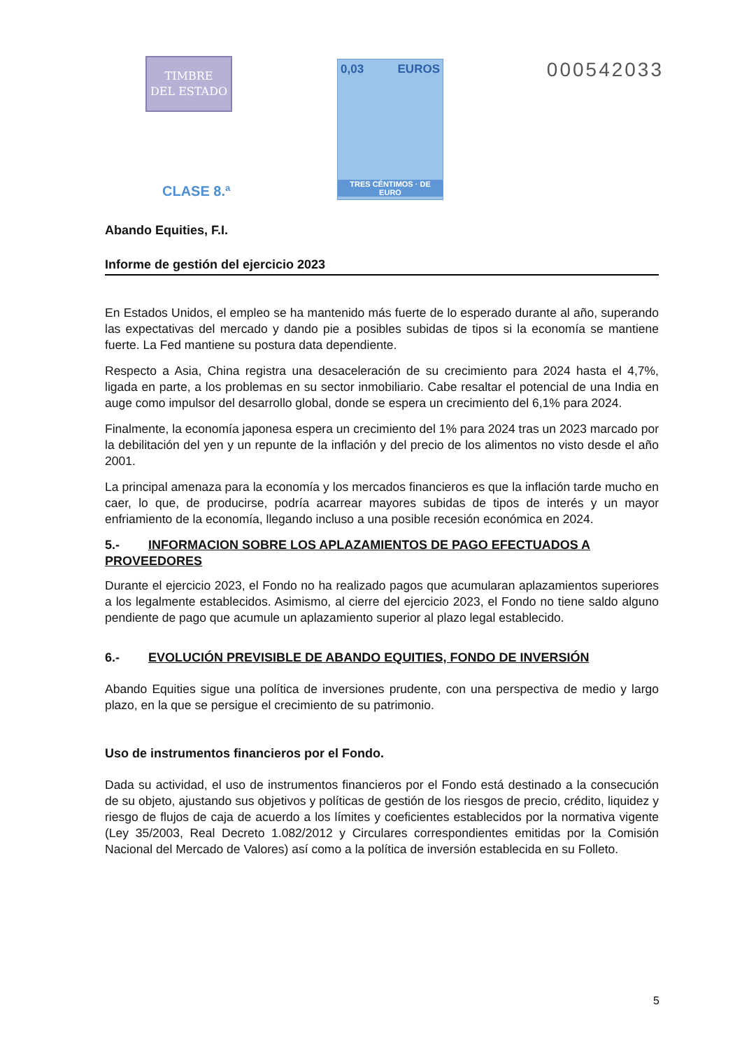TIMBRE
DEL ESTADO
CLASE 8.ª
0,03 EUROS
TRES CÉNTIMOS · DE EURO
000542033
Abando Equities, F.I.
Informe de gestión del ejercicio 2023
En Estados Unidos, el empleo se ha mantenido más fuerte de lo esperado durante al año, superando las expectativas del mercado y dando pie a posibles subidas de tipos si la economía se mantiene fuerte. La Fed mantiene su postura data dependiente.
Respecto a Asia, China registra una desaceleración de su crecimiento para 2024 hasta el 4,7%, ligada en parte, a los problemas en su sector inmobiliario. Cabe resaltar el potencial de una India en auge como impulsor del desarrollo global, donde se espera un crecimiento del 6,1% para 2024.
Finalmente, la economía japonesa espera un crecimiento del 1% para 2024 tras un 2023 marcado por la debilitación del yen y un repunte de la inflación y del precio de los alimentos no visto desde el año 2001.
La principal amenaza para la economía y los mercados financieros es que la inflación tarde mucho en caer, lo que, de producirse, podría acarrear mayores subidas de tipos de interés y un mayor enfriamiento de la economía, llegando incluso a una posible recesión económica en 2024.
5.- INFORMACION SOBRE LOS APLAZAMIENTOS DE PAGO EFECTUADOS A PROVEEDORES
Durante el ejercicio 2023, el Fondo no ha realizado pagos que acumularan aplazamientos superiores a los legalmente establecidos. Asimismo, al cierre del ejercicio 2023, el Fondo no tiene saldo alguno pendiente de pago que acumule un aplazamiento superior al plazo legal establecido.
6.- EVOLUCIÓN PREVISIBLE DE ABANDO EQUITIES, FONDO DE INVERSIÓN
Abando Equities sigue una política de inversiones prudente, con una perspectiva de medio y largo plazo, en la que se persigue el crecimiento de su patrimonio.
Uso de instrumentos financieros por el Fondo.
Dada su actividad, el uso de instrumentos financieros por el Fondo está destinado a la consecución de su objeto, ajustando sus objetivos y políticas de gestión de los riesgos de precio, crédito, liquidez y riesgo de flujos de caja de acuerdo a los límites y coeficientes establecidos por la normativa vigente (Ley 35/2003, Real Decreto 1.082/2012 y Circulares correspondientes emitidas por la Comisión Nacional del Mercado de Valores) así como a la política de inversión establecida en su Folleto.
5